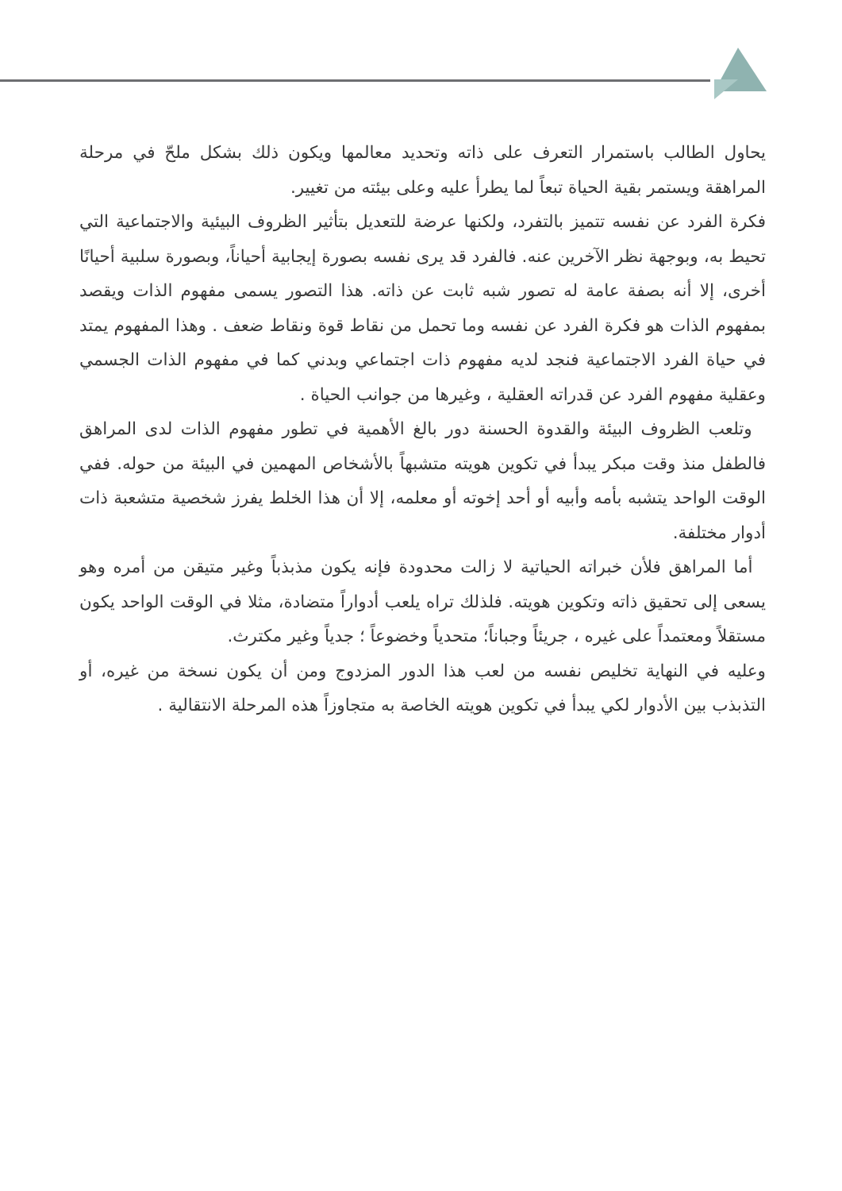يحاول الطالب باستمرار التعرف على ذاته وتحديد معالمها ويكون ذلك بشكل ملحّ في مرحلة المراهقة ويستمر بقية الحياة تبعاً لما يطرأ عليه وعلى بيئته من تغيير.
فكرة الفرد عن نفسه تتميز بالتفرد، ولكنها عرضة للتعديل بتأثير الظروف البيئية والاجتماعية التي تحيط به، وبوجهة نظر الآخرين عنه. فالفرد قد يرى نفسه بصورة إيجابية أحياناً، وبصورة سلبية أحيانًا أخرى، إلا أنه بصفة عامة له تصور شبه ثابت عن ذاته. هذا التصور يسمى مفهوم الذات ويقصد بمفهوم الذات هو فكرة الفرد عن نفسه وما تحمل من نقاط قوة ونقاط ضعف . وهذا المفهوم يمتد في حياة الفرد الاجتماعية فنجد لديه مفهوم ذات اجتماعي وبدني كما في مفهوم الذات الجسمي وعقلية مفهوم الفرد عن قدراته العقلية ، وغيرها من جوانب الحياة .
وتلعب الظروف البيئة والقدوة الحسنة دور بالغ الأهمية في تطور مفهوم الذات لدى المراهق فالطفل منذ وقت مبكر يبدأ في تكوين هويته متشبهاً بالأشخاص المهمين في البيئة من حوله. ففي الوقت الواحد يتشبه بأمه وأبيه أو أحد إخوته أو معلمه، إلا أن هذا الخلط يفرز شخصية متشعبة ذات أدوار مختلفة.
أما المراهق فلأن خبراته الحياتية لا زالت محدودة فإنه يكون مذبذباً وغير متيقن من أمره وهو يسعى إلى تحقيق ذاته وتكوين هويته. فلذلك تراه يلعب أدواراً متضادة، مثلا في الوقت الواحد يكون مستقلاً ومعتمداً على غيره ، جريئاً وجباناً؛ متحدياً وخضوعاً ؛ جدياً وغير مكترث.
وعليه في النهاية تخليص نفسه من لعب هذا الدور المزدوج ومن أن يكون نسخة من غيره، أو التذبذب بين الأدوار لكي يبدأ في تكوين هويته الخاصة به متجاوزاً هذه المرحلة الانتقالية .